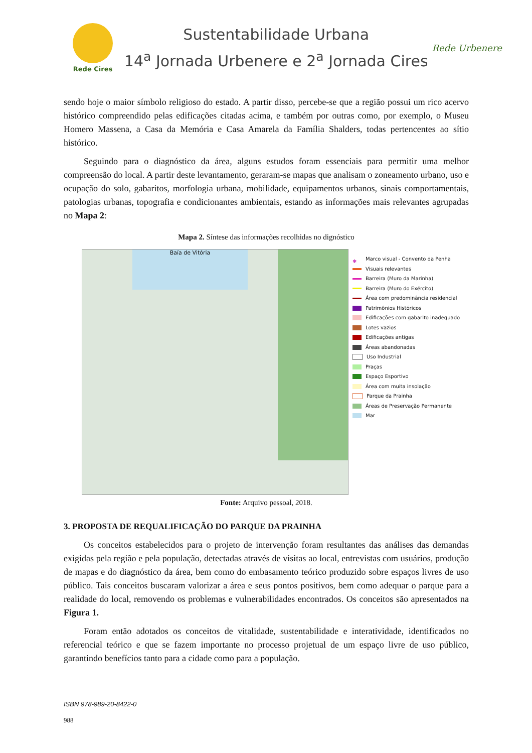Rede Cires
Sustentabilidade Urbana
14<sup>a</sup> Jornada Urbenere e 2<sup>a</sup> Jornada Cires
Rede Urbenere
sendo hoje o maior símbolo religioso do estado. A partir disso, percebe-se que a região possui um rico acervo histórico compreendido pelas edificações citadas acima, e também por outras como, por exemplo, o Museu Homero Massena, a Casa da Memória e Casa Amarela da Família Shalders, todas pertencentes ao sítio histórico.
Seguindo para o diagnóstico da área, alguns estudos foram essenciais para permitir uma melhor compreensão do local. A partir deste levantamento, geraram-se mapas que analisam o zoneamento urbano, uso e ocupação do solo, gabaritos, morfologia urbana, mobilidade, equipamentos urbanos, sinais comportamentais, patologias urbanas, topografia e condicionantes ambientais, estando as informações mais relevantes agrupadas no Mapa 2:
Mapa 2. Síntese das informações recolhidas no dignóstico
Baía de Vitória
✱ Marco visual - Convento da Penha
Visuais relevantes
Barreira (Muro da Marinha)
Barreira (Muro do Exército)
Área com predominância residencial
Patrimônios Históricos
Edificações com gabarito inadequado
Lotes vazios
Edificações antigas
Áreas abandonadas
Uso Industrial
Praças
Espaço Esportivo
Área com muita insolação
Parque da Prainha
Áreas de Preservação Permanente
Mar
Fonte: Arquivo pessoal, 2018.
3. PROPOSTA DE REQUALIFICAÇÃO DO PARQUE DA PRAINHA
Os conceitos estabelecidos para o projeto de intervenção foram resultantes das análises das demandas exigidas pela região e pela população, detectadas através de visitas ao local, entrevistas com usuários, produção de mapas e do diagnóstico da área, bem como do embasamento teórico produzido sobre espaços livres de uso público. Tais conceitos buscaram valorizar a área e seus pontos positivos, bem como adequar o parque para a realidade do local, removendo os problemas e vulnerabilidades encontrados. Os conceitos são apresentados na Figura 1.
Foram então adotados os conceitos de vitalidade, sustentabilidade e interatividade, identificados no referencial teórico e que se fazem importante no processo projetual de um espaço livre de uso público, garantindo benefícios tanto para a cidade como para a população.
ISBN 978-989-20-8422-0
988